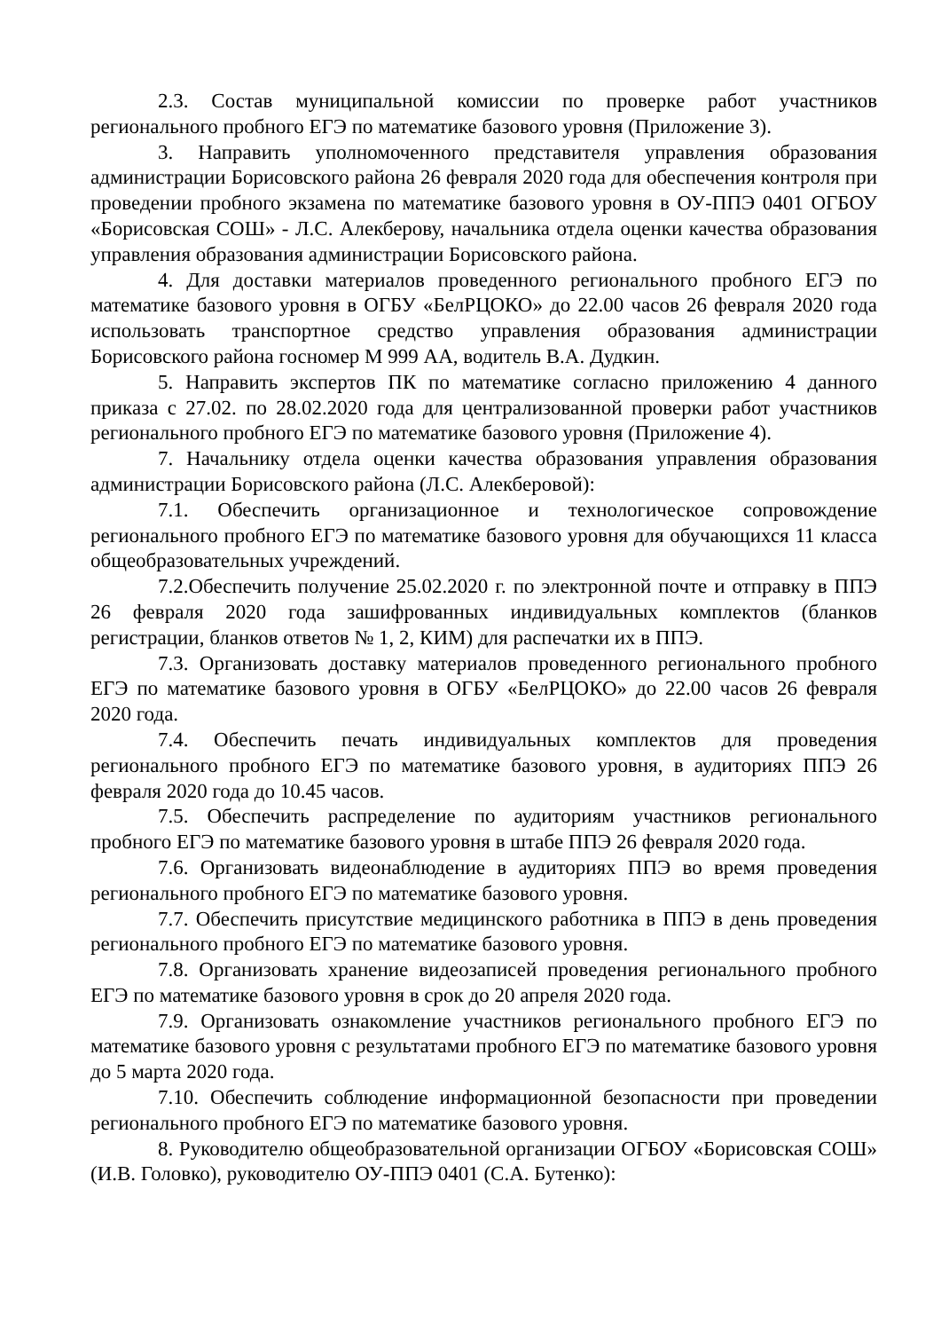2.3. Состав муниципальной комиссии по проверке работ участников регионального пробного ЕГЭ по математике базового уровня (Приложение 3).
3. Направить уполномоченного представителя управления образования администрации Борисовского района 26 февраля 2020 года для обеспечения контроля при проведении пробного экзамена по математике базового уровня в ОУ-ППЭ 0401 ОГБОУ «Борисовская СОШ» - Л.С. Алекберову, начальника отдела оценки качества образования управления образования администрации Борисовского района.
4. Для доставки материалов проведенного регионального пробного ЕГЭ по математике базового уровня в ОГБУ «БелРЦОКО» до 22.00 часов 26 февраля 2020 года использовать транспортное средство управления образования администрации Борисовского района госномер М 999 АА, водитель В.А. Дудкин.
5. Направить экспертов ПК по математике согласно приложению 4 данного приказа с 27.02. по 28.02.2020 года для централизованной проверки работ участников регионального пробного ЕГЭ по математике базового уровня (Приложение 4).
7. Начальнику отдела оценки качества образования управления образования администрации Борисовского района (Л.С. Алекберовой):
7.1. Обеспечить организационное и технологическое сопровождение регионального пробного ЕГЭ по математике базового уровня для обучающихся 11 класса общеобразовательных учреждений.
7.2.Обеспечить получение 25.02.2020 г. по электронной почте и отправку в ППЭ 26 февраля 2020 года зашифрованных индивидуальных комплектов (бланков регистрации, бланков ответов № 1, 2, КИМ) для распечатки их в ППЭ.
7.3. Организовать доставку материалов проведенного регионального пробного ЕГЭ по математике базового уровня в ОГБУ «БелРЦОКО» до 22.00 часов 26 февраля 2020 года.
7.4. Обеспечить печать индивидуальных комплектов для проведения регионального пробного ЕГЭ по математике базового уровня, в аудиториях ППЭ 26 февраля 2020 года до 10.45 часов.
7.5. Обеспечить распределение по аудиториям участников регионального пробного ЕГЭ по математике базового уровня в штабе ППЭ 26 февраля 2020 года.
7.6. Организовать видеонаблюдение в аудиториях ППЭ во время проведения регионального пробного ЕГЭ по математике базового уровня.
7.7. Обеспечить присутствие медицинского работника в ППЭ в день проведения регионального пробного ЕГЭ по математике базового уровня.
7.8. Организовать хранение видеозаписей проведения регионального пробного ЕГЭ по математике базового уровня в срок до 20 апреля 2020 года.
7.9. Организовать ознакомление участников регионального пробного ЕГЭ по математике базового уровня с результатами пробного ЕГЭ по математике базового уровня до 5 марта 2020 года.
7.10. Обеспечить соблюдение информационной безопасности при проведении регионального пробного ЕГЭ по математике базового уровня.
8. Руководителю общеобразовательной организации ОГБОУ «Борисовская СОШ» (И.В. Головко), руководителю ОУ-ППЭ 0401 (С.А. Бутенко):